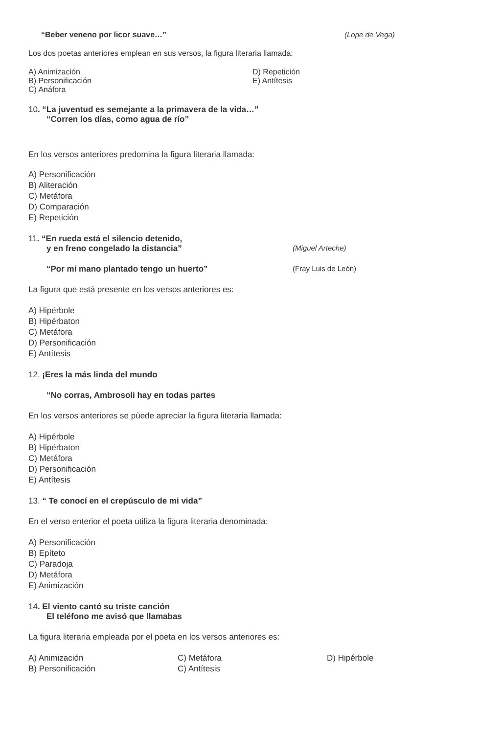“Beber veneno por licor suave…” (Lope de Vega)
Los dos poetas anteriores emplean en sus versos, la figura literaria llamada:
A) Animización
B) Personificación
C) Anáfora
D) Repetición
E) Antítesis
10. “La juventud es semejante a la primavera de la vida…”
“Corren los días, como agua de río”
En los versos anteriores predomina la figura literaria llamada:
A) Personificación
B) Aliteración
C) Metáfora
D) Comparación
E) Repetición
11. “En rueda está el silencio detenido,
y en freno congelado la distancia” (Miguel Arteche)
“Por mi mano plantado tengo un huerto” (Fray Luis de León)
La figura que está presente en los versos anteriores es:
A) Hipérbole
B) Hipérbaton
C) Metáfora
D) Personificación
E) Antítesis
12. ¡Eres la más linda del mundo
“No corras, Ambrosoli hay en todas partes
En los versos anteriores se pùede apreciar la figura literaria llamada:
A) Hipérbole
B) Hipérbaton
C) Metáfora
D) Personificación
E) Antítesis
13. “ Te conocí en el crepúsculo de mi vida”
En el verso enterior el poeta utiliza la figura literaria denominada:
A) Personificación
B) Epíteto
C) Paradoja
D) Metáfora
E) Animización
14. El viento cantó su triste canción
El teléfono me avisó que llamabas
La figura literaria empleada por el poeta en los versos anteriores es:
A) Animización
B) Personificación
C) Metáfora
C) Antítesis
D) Hipérbole